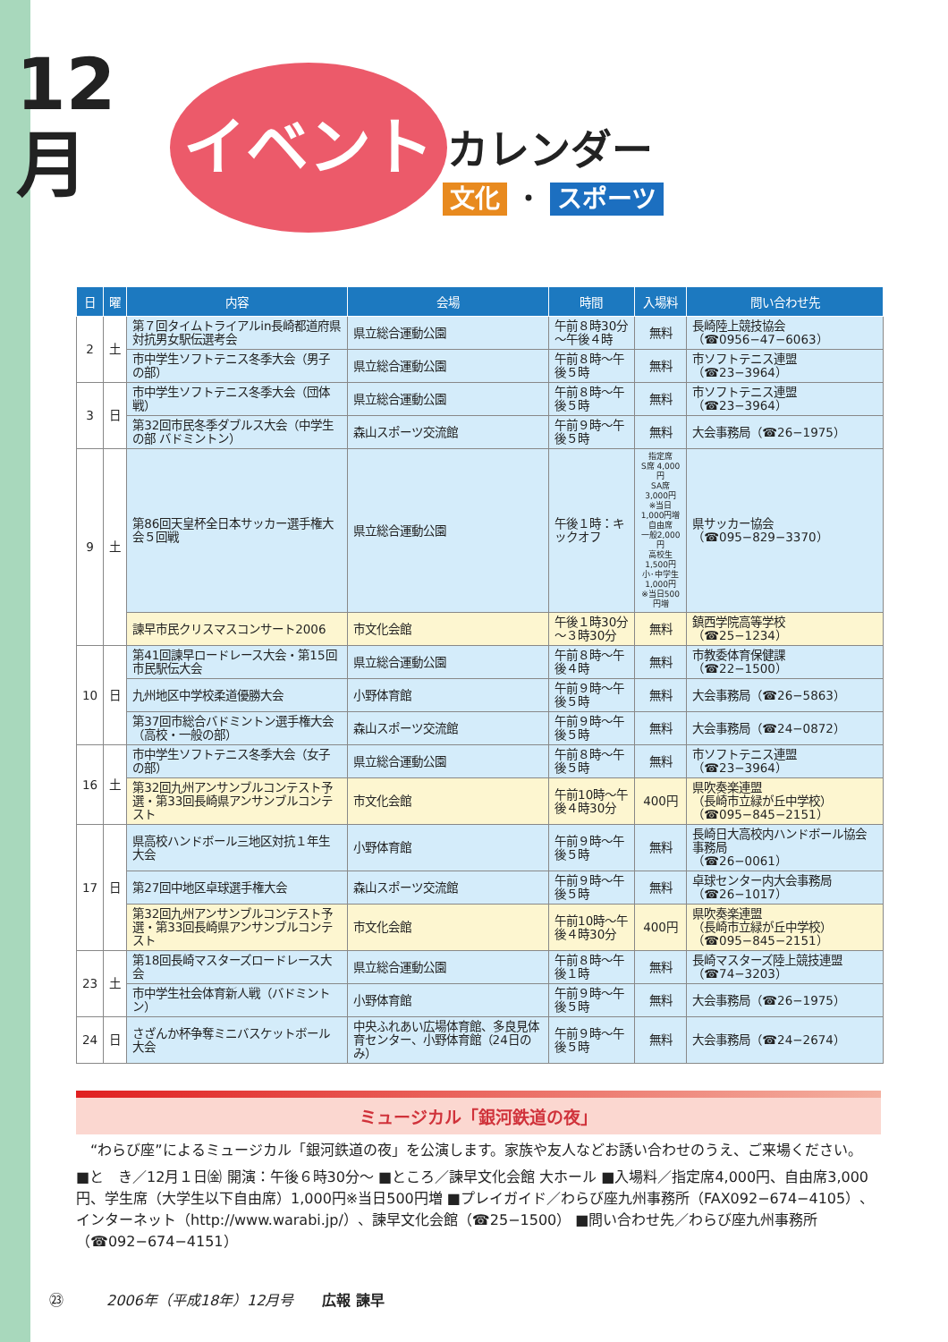12
月
イベント
カレンダー
文化 ・ スポーツ
| 日 | 曜 | 内容 | 会場 | 時間 | 入場料 | 問い合わせ先 |
| --- | --- | --- | --- | --- | --- | --- |
| 2 | 土 | 第７回タイムトライアルin長崎都道府県対抗男女駅伝選考会 | 県立総合運動公園 | 午前８時30分 ～午後４時 | 無料 | 長崎陸上競技協会 （☎0956−47−6063） |
| | | 市中学生ソフトテニス冬季大会（男子の部） | 県立総合運動公園 | 午前８時～午後５時 | 無料 | 市ソフトテニス連盟 （☎23−3964） |
| 3 | 日 | 市中学生ソフトテニス冬季大会（団体戦） | 県立総合運動公園 | 午前８時～午後５時 | 無料 | 市ソフトテニス連盟 （☎23−3964） |
| | | 第32回市民冬季ダブルス大会（中学生の部 バドミントン） | 森山スポーツ交流館 | 午前９時～午後５時 | 無料 | 大会事務局（☎26−1975） |
| 9 | 土 | 第86回天皇杯全日本サッカー選手権大会５回戦 | 県立総合運動公園 | 午後１時：キックオフ | 指定席 S席 4,000円 SA席3,000円 ※当日1,000円増 自由席 一般2,000円 高校生1,500円 小･中学生 1,000円 ※当日500円増 | 県サッカー協会 （☎095−829−3370） |
| | | 諫早市民クリスマスコンサート2006 | 市文化会館 | 午後１時30分 ～３時30分 | 無料 | 鎮西学院高等学校 （☎25−1234） |
| 10 | 日 | 第41回諫早ロードレース大会・第15回市民駅伝大会 | 県立総合運動公園 | 午前８時～午後４時 | 無料 | 市教委体育保健課 （☎22−1500） |
| | | 九州地区中学校柔道優勝大会 | 小野体育館 | 午前９時～午後５時 | 無料 | 大会事務局（☎26−5863） |
| | | 第37回市総合バドミントン選手権大会（高校・一般の部） | 森山スポーツ交流館 | 午前９時～午後５時 | 無料 | 大会事務局（☎24−0872） |
| 16 | 土 | 市中学生ソフトテニス冬季大会（女子の部） | 県立総合運動公園 | 午前８時～午後５時 | 無料 | 市ソフトテニス連盟 （☎23−3964） |
| | | 第32回九州アンサンブルコンテスト予選・第33回長崎県アンサンブルコンテスト | 市文化会館 | 午前10時～午後４時30分 | 400円 | 県吹奏楽連盟 （長崎市立緑が丘中学校） （☎095−845−2151） |
| | | 県高校ハンドボール三地区対抗１年生大会 | 小野体育館 | 午前９時～午後５時 | 無料 | 長崎日大高校内ハンドボール協会事務局 （☎26−0061） |
| 17 | 日 | | | | | |
| | | 第27回中地区卓球選手権大会 | 森山スポーツ交流館 | 午前９時～午後５時 | 無料 | 卓球センター内大会事務局 （☎26−1017） |
| | | 第32回九州アンサンブルコンテスト予選・第33回長崎県アンサンブルコンテスト | 市文化会館 | 午前10時～午後４時30分 | 400円 | 県吹奏楽連盟 （長崎市立緑が丘中学校） （☎095−845−2151） |
| 23 | 土 | 第18回長崎マスターズロードレース大会 | 県立総合運動公園 | 午前８時～午後１時 | 無料 | 長崎マスターズ陸上競技連盟（☎74−3203） |
| | | 市中学生社会体育新人戦（バドミントン） | 小野体育館 | 午前９時～午後５時 | 無料 | 大会事務局（☎26−1975） |
| | | さざんか杯争奪ミニバスケットボール大会 | 中央ふれあい広場体育館、多良見体育センター、小野体育館（24日のみ） | 午前９時～午後５時 | 無料 | 大会事務局（☎24−2674） |
| 24 | 日 | | | | | |
ミュージカル「銀河鉄道の夜」
　“わらび座”によるミュージカル「銀河鉄道の夜」を公演します。家族や友人などお誘い合わせのうえ、ご来場ください。
■と　き／12月１日㈮ 開演：午後６時30分～ ■ところ／諫早文化会館 大ホール ■入場料／指定席4,000円、自由席3,000円、学生席（大学生以下自由席）1,000円※当日500円増 ■プレイガイド／わらび座九州事務所（FAX092−674−4105）、インターネット（http://www.warabi.jp/）、諫早文化会館（☎25−1500） ■問い合わせ先／わらび座九州事務所（☎092−674−4151）
㉓　　　2006年（平成18年）12月号　　広報 諫早